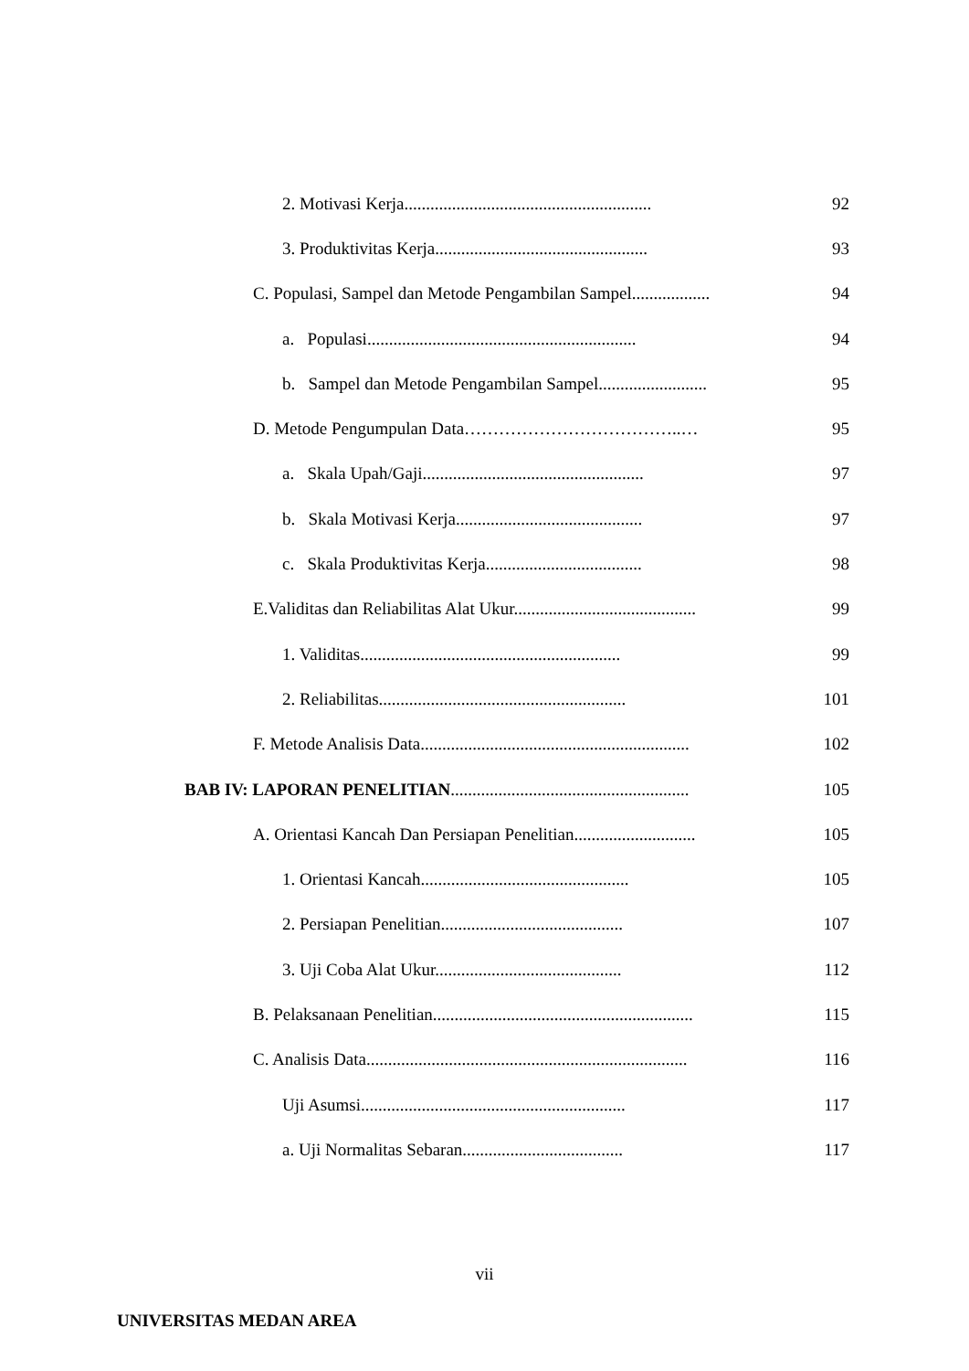2. Motivasi Kerja......................................................... 92
3. Produktivitas Kerja................................................. 93
C. Populasi, Sampel dan Metode Pengambilan Sampel.................. 94
a. Populasi.............................................................. 94
b. Sampel dan Metode Pengambilan Sampel......................... 95
D. Metode Pengumpulan Data………………………………..… 95
a. Skala Upah/Gaji................................................... 97
b. Skala Motivasi Kerja........................................... 97
c. Skala Produktivitas Kerja.................................... 98
E.Validitas dan Reliabilitas Alat Ukur.......................................... 99
1. Validitas............................................................ 99
2. Reliabilitas......................................................... 101
F. Metode Analisis Data.............................................................. 102
BAB IV: LAPORAN PENELITIAN....................................................... 105
A. Orientasi Kancah Dan Persiapan Penelitian............................ 105
1. Orientasi Kancah................................................ 105
2. Persiapan Penelitian.......................................... 107
3. Uji Coba Alat Ukur........................................... 112
B. Pelaksanaan Penelitian............................................................ 115
C. Analisis Data.......................................................................... 116
Uji Asumsi............................................................. 117
a. Uji Normalitas Sebaran..................................... 117
vii
UNIVERSITAS MEDAN AREA